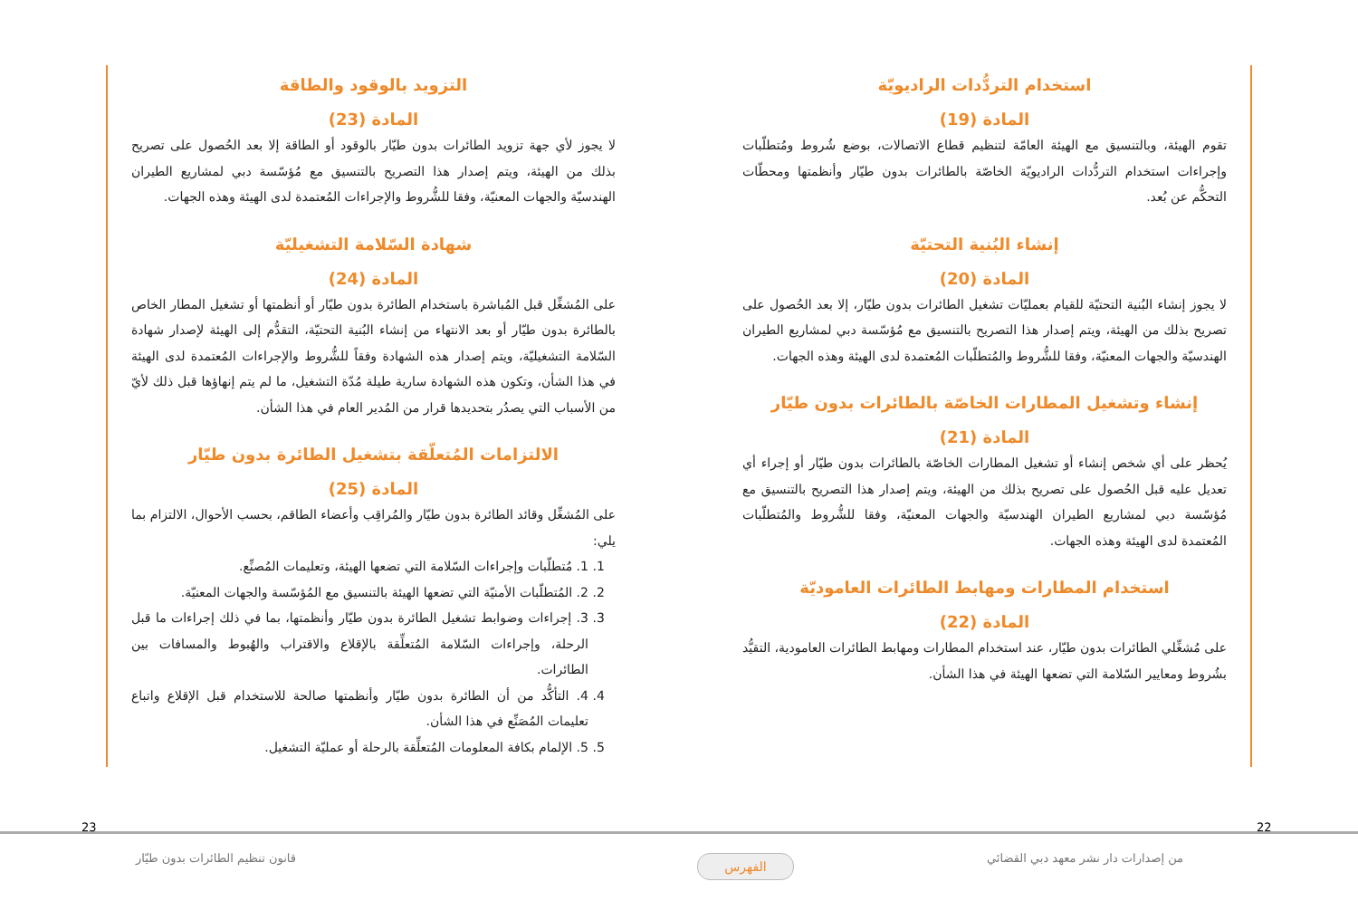استخدام التردُّدات الراديويّة
المادة (19)
تقوم الهيئة، وبالتنسيق مع الهيئة العامّة لتنظيم قطاع الاتصالات، بوضع شُروط ومُتطلّبات وإجراءات استخدام التردُّدات الراديويّة الخاصّة بالطائرات بدون طيّار وأنظمتها ومحطّات التحكُّم عن بُعد.
إنشاء البُنية التحتيّة
المادة (20)
لا يجوز إنشاء البُنية التحتيّة للقيام بعمليّات تشغيل الطائرات بدون طيّار، إلا بعد الحُصول على تصريح بذلك من الهيئة، ويتم إصدار هذا التصريح بالتنسيق مع مُؤسّسة دبي لمشاريع الطيران الهندسيّة والجهات المعنيّة، وفقا للشُّروط والمُتطلّبات المُعتمدة لدى الهيئة وهذه الجهات.
إنشاء وتشغيل المطارات الخاصّة بالطائرات بدون طيّار
المادة (21)
يُحظر على أي شخص إنشاء أو تشغيل المطارات الخاصّة بالطائرات بدون طيّار أو إجراء أي تعديل عليه قبل الحُصول على تصريح بذلك من الهيئة، ويتم إصدار هذا التصريح بالتنسيق مع مُؤسّسة دبي لمشاريع الطيران الهندسيّة والجهات المعنيّة، وفقا للشُّروط والمُتطلّبات المُعتمدة لدى الهيئة وهذه الجهات.
استخدام المطارات ومهابط الطائرات العاموديّة
المادة (22)
على مُشغِّلي الطائرات بدون طيّار، عند استخدام المطارات ومهابط الطائرات العامودية، التقيُّد بشُروط ومعايير السّلامة التي تضعها الهيئة في هذا الشأن.
التزويد بالوقود والطاقة
المادة (23)
لا يجوز لأي جهة تزويد الطائرات بدون طيّار بالوقود أو الطاقة إلا بعد الحُصول على تصريح بذلك من الهيئة، ويتم إصدار هذا التصريح بالتنسيق مع مُؤسّسة دبي لمشاريع الطيران الهندسيّة والجهات المعنيّة، وفقا للشُّروط والإجراءات المُعتمدة لدى الهيئة وهذه الجهات.
شهادة السّلامة التشغيليّة
المادة (24)
على المُشغِّل قبل المُباشرة باستخدام الطائرة بدون طيّار أو أنظمتها أو تشغيل المطار الخاص بالطائرة بدون طيّار أو بعد الانتهاء من إنشاء البُنية التحتيّة، التقدُّم إلى الهيئة لإصدار شهادة السّلامة التشغيليّة، ويتم إصدار هذه الشهادة وفقاً للشُّروط والإجراءات المُعتمدة لدى الهيئة في هذا الشأن، وتكون هذه الشهادة سارية طيلة مُدّة التشغيل، ما لم يتم إنهاؤها قبل ذلك لأيّ من الأسباب التي يصدُر بتحديدها قرار من المُدير العام في هذا الشأن.
الالتزامات المُتعلّقة بتشغيل الطائرة بدون طيّار
المادة (25)
على المُشغِّل وقائد الطائرة بدون طيّار والمُراقِب وأعضاء الطاقم، بحسب الأحوال، الالتزام بما يلي:
1. 1. مُتطلّبات وإجراءات السّلامة التي تضعها الهيئة، وتعليمات المُصنِّع.
2. 2. المُتطلّبات الأمنيّة التي تضعها الهيئة بالتنسيق مع المُؤسّسة والجهات المعنيّة.
3. 3. إجراءات وضوابط تشغيل الطائرة بدون طيّار وأنظمتها، بما في ذلك إجراءات ما قبل الرحلة، وإجراءات السّلامة المُتعلِّقة بالإقلاع والاقتراب والهُبوط والمسافات بين الطائرات.
4. 4. التأكُّد من أن الطائرة بدون طيّار وأنظمتها صالحة للاستخدام قبل الإقلاع واتباع تعليمات المُصَنِّع في هذا الشأن.
5. 5. الإلمام بكافة المعلومات المُتعلِّقة بالرحلة أو عمليّة التشغيل.
23 22
قانون تنظيم الطائرات بدون طيّار
الفهرس
من إصدارات دار نشر معهد دبي القضائي